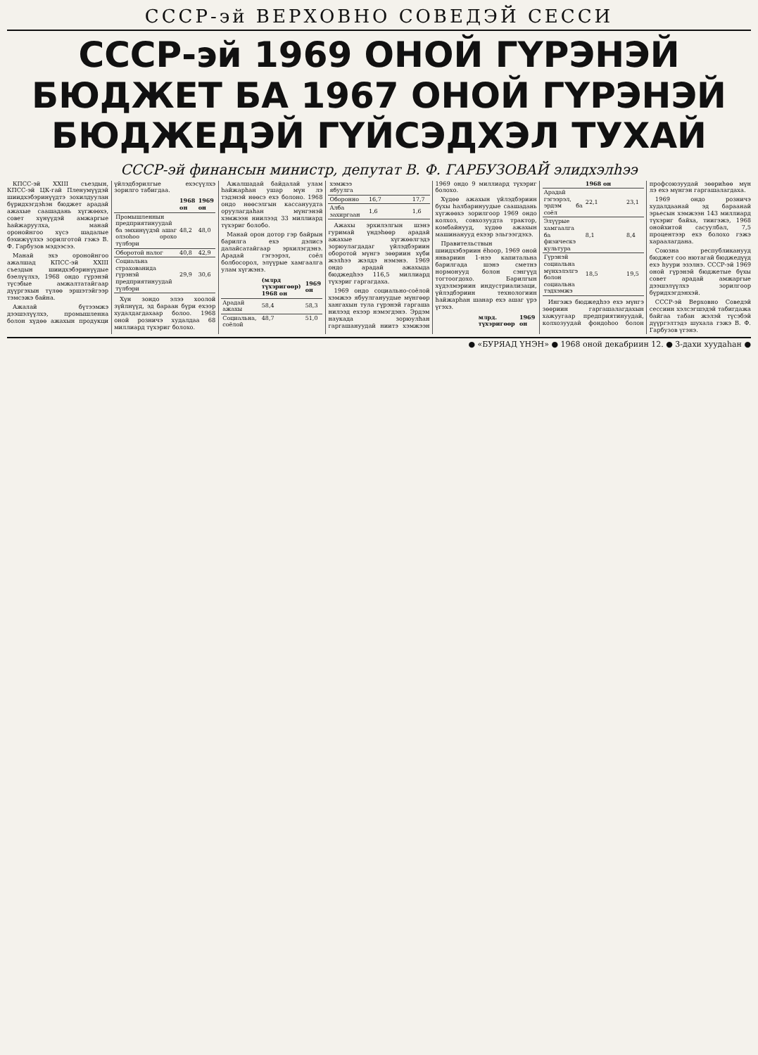СССР-эй ВЕРХОВНО СОВЕДЭЙ СЕССИ
СССР-эй 1969 ОНОЙ ГҮРЭНЭЙ БЮДЖЕТ БА 1967 ОНОЙ ГҮРЭНЭЙ БЮДЖЕДЭЙ ГҮЙСЭДХЭЛ ТУХАЙ
СССР-эй финансын министр, депутат В. Ф. ГАРБУЗОВАЙ элидхэлһээ
КПСС-эй XXIII съездын, КПСС-эй ЦК-гай Пленумүүдэй шиидхэбэринүүдтэ зохилдуулан бүридхэгдэһэн бюджет арадай ажахые саашадань хүгжөөхэ, совет хүнүүдэй амжаргые һайжаруулха, манай оронойнгоо хүсэ шадалые бэхижүүлхэ зорилготой гэжэ В. Ф. Гарбузов мэдээсээ.
Манай эхэ оронойнгоо ажалшад КПСС-эй XXIII съездын шиидхэбэринүүдые бэелүүлхэ, 1968 ондо гүрэнэй түсэбые амжалтатайгаар дүүргэхын түлөө эршэтэйгээр тэмсэжэ байна.
Ажалай бүтээмжэ дээшэлүүлхэ, промышленна болон хүдөө ажахын продукци үйлэдбэрилгые ехэсүүлхэ зорилго табигдаа.
| | 1968 он | 1969 он |
| --- | --- | --- |
| Промышленнын предприятинуудай ба эмхинүүдэй ашаг олзоһоо орохо түлбэри | 48,2 | 48,0 |
| Оборотой налог | 40,8 | 42,9 |
| Социальна страхованида гүрэнэй предприятинуудай түлбэри | 29,9 | 30,6 |
Хүн зондо элээ хоолой зүйлнүүд, эд бараан бүри ехээр худалдагдахаар болоо. 1968 оной розничэ худалдаа 68 миллиард түхэриг болохо.
Ажалшадай байдалай улам һайжарһан ушар мүн лэ тэдэнэй нөөсэ ехэ болоно. 1968 ондо нөөсэлгын кассануудта оруулагдаһан мүнгэнэй хэмжээн ниилээд 33 миллиард түхэриг болобо.
Манай орон дотор гэр байрын барилга ехэ дэлисэ далайсатайгаар эрхилэгдэнэ. Арадай гэгээрэл, соёл болбосорол, элүүрые хамгаалга улам хүгжэнэ.
| | (млрд түхэригөөр) 1968 он | 1969 он |
| --- | --- | --- |
| Арадай ажахы | 58,4 | 58,3 |
| Социальна, соёлой хэмжээ ябуулга | 48,7 | 51,0 |
| Оборонно | 16,7 | 17,7 |
| Алба захиргаан | 1,6 | 1,6 |
Ажахы эрхилэлгын шэнэ гуримай үндэһөөр арадай ажахые хүгжөөлгэдэ зорюулагдадаг үйлэдбэриин оборотой мүнгэ зөөриин хүби жэлһээ жэлдэ нэмэнэ. 1969 ондо арадай ажахыда бюджедһээ 116,5 миллиард түхэриг гаргагдаха.
1969 ондо социально-соёлой хэмжээ ябуулгануудые мүнгөөр хангахын тула гүрэнэй гаргаша нилээд ехээр нэмэгдэнэ. Эрдэм наукада зорюулһан гаргашануудай ниитэ хэмжээн 1969 ондо 9 миллиард түхэриг болохо.
Хүдөө ажахын үйлэдбэриин бүхы һалбаринуудые саашадань хүгжөөхэ зорилгоор 1969 ондо колхоз, совхозуудта трактор, комбайнууд, хүдөө ажахын машинанууд ехээр эльгээгдэхэ.
Правительствын шиидхэбэриин ёһоор, 1969 оной январиин 1-нээ капитальна барилгада шэнэ сметнэ нормонууд болон сэнгүүд тогтоогдохо. Барилгын хүдэлмэриин индустриализаци, үйлэдбэриин технологиин һайжарһан шанар ехэ ашаг үрэ үгэхэ.
| | млрд. түхэригөөр 1968 он | 1969 он |
| --- | --- | --- |
| Арадай гэгээрэл, эрдэм ба соёл | 22,1 | 23,1 |
| Элүүрые хамгаалга ба физическэ культура | 8,1 | 8,4 |
| Гүрэнэй социальна мүнхэлэлгэ болон социальна тэдхэмжэ | 18,5 | 19,5 |
Ингэжэ бюджедһээ ехэ мүнгэ зөөриин гаргашалагдахын хажуугаар предприятинуудай, колхозуудай фондоһоо болон профсоюзуудай зөөриһөө мүн лэ ехэ мүнгэн гаргашалагдаха.
1969 ондо розничэ худалдаанай эд бараанай эрьесын хэмжээн 143 миллиард түхэриг байха, тиигэжэ, 1968 онойхитой сасуулбал, 7,5 процентээр ехэ болохо гэжэ хараалагдана.
Союзна республиканууд бюджет соо нютагай бюджедүүд ехэ һуури эзэлнэ. СССР-эй 1969 оной гүрэнэй бюджетые бүхы совет арадай амжаргые дээшэлүүлхэ зорилгоор бүридхэгдэнхэй.
СССР-эй Верховно Соведэй сессиин хэлсэгшэдэй табигдажа байгаа табан жэлэй түсэбэй дүүргэлтэдэ шухала гэжэ В. Ф. Гарбузов үгэнэ.
● «БУРЯАД ҮНЭН» ● 1968 оной декабриин 12. ● 3-дахи хуудаһан ●